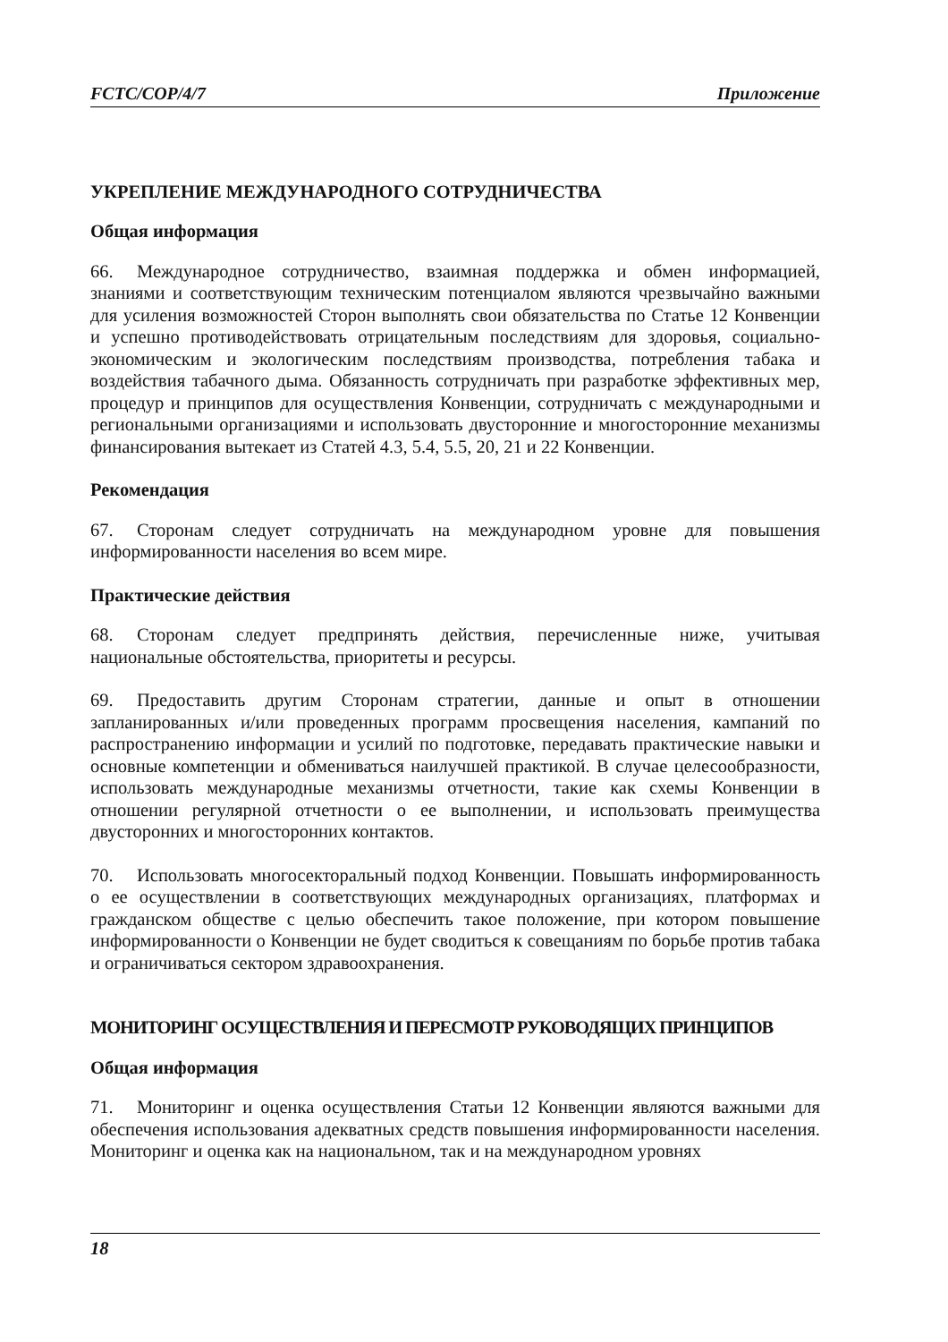FCTC/COP/4/7 Приложение
УКРЕПЛЕНИЕ МЕЖДУНАРОДНОГО СОТРУДНИЧЕСТВА
Общая информация
66. Международное сотрудничество, взаимная поддержка и обмен информацией, знаниями и соответствующим техническим потенциалом являются чрезвычайно важными для усиления возможностей Сторон выполнять свои обязательства по Статье 12 Конвенции и успешно противодействовать отрицательным последствиям для здоровья, социально-экономическим и экологическим последствиям производства, потребления табака и воздействия табачного дыма. Обязанность сотрудничать при разработке эффективных мер, процедур и принципов для осуществления Конвенции, сотрудничать с международными и региональными организациями и использовать двусторонние и многосторонние механизмы финансирования вытекает из Статей 4.3, 5.4, 5.5, 20, 21 и 22 Конвенции.
Рекомендация
67. Сторонам следует сотрудничать на международном уровне для повышения информированности населения во всем мире.
Практические действия
68. Сторонам следует предпринять действия, перечисленные ниже, учитывая национальные обстоятельства, приоритеты и ресурсы.
69. Предоставить другим Сторонам стратегии, данные и опыт в отношении запланированных и/или проведенных программ просвещения населения, кампаний по распространению информации и усилий по подготовке, передавать практические навыки и основные компетенции и обмениваться наилучшей практикой. В случае целесообразности, использовать международные механизмы отчетности, такие как схемы Конвенции в отношении регулярной отчетности о ее выполнении, и использовать преимущества двусторонних и многосторонних контактов.
70. Использовать многосекторальный подход Конвенции. Повышать информированность о ее осуществлении в соответствующих международных организациях, платформах и гражданском обществе с целью обеспечить такое положение, при котором повышение информированности о Конвенции не будет сводиться к совещаниям по борьбе против табака и ограничиваться сектором здравоохранения.
МОНИТОРИНГ ОСУЩЕСТВЛЕНИЯ И ПЕРЕСМОТР РУКОВОДЯЩИХ ПРИНЦИПОВ
Общая информация
71. Мониторинг и оценка осуществления Статьи 12 Конвенции являются важными для обеспечения использования адекватных средств повышения информированности населения. Мониторинг и оценка как на национальном, так и на международном уровнях
18